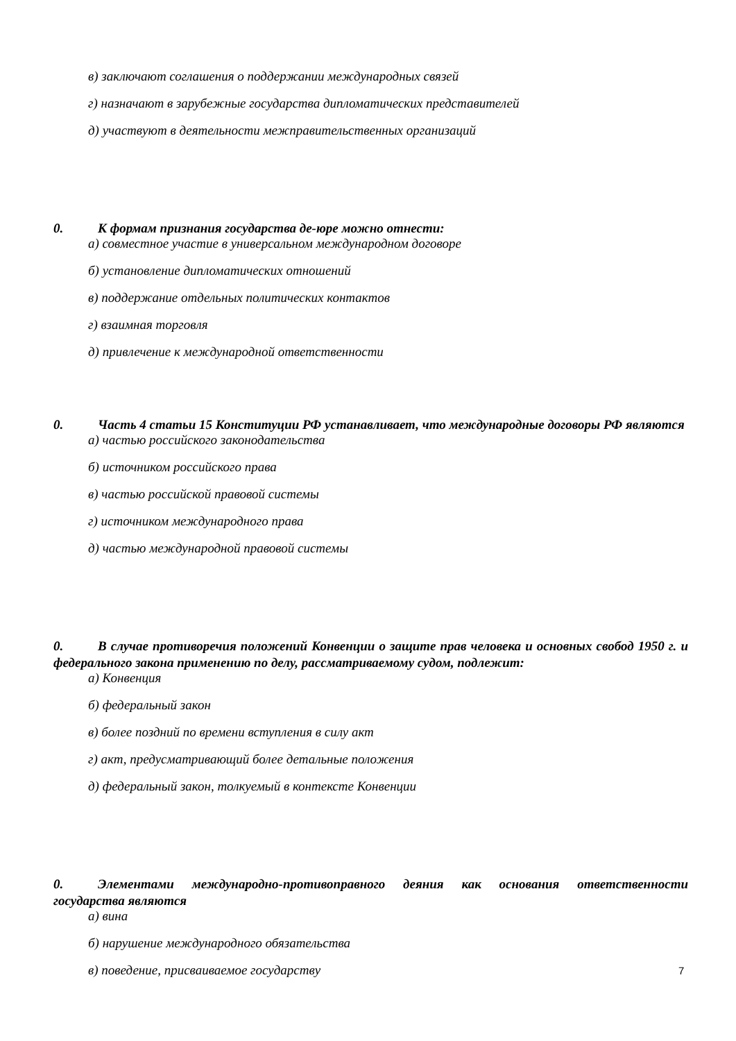в) заключают соглашения о поддержании международных связей
г) назначают в зарубежные государства дипломатических представителей
д) участвуют в деятельности межправительственных организаций
0. К формам признания государства де-юре можно отнести:
а) совместное участие в универсальном международном договоре
б) установление дипломатических отношений
в) поддержание отдельных политических контактов
г) взаимная торговля
д) привлечение к международной ответственности
0. Часть 4 статьи 15 Конституции РФ устанавливает, что международные договоры РФ являются
а) частью российского законодательства
б) источником российского права
в) частью российской правовой системы
г) источником международного права
д) частью международной правовой системы
0. В случае противоречия положений Конвенции о защите прав человека и основных свобод 1950 г. и федерального закона применению по делу, рассматриваемому судом, подлежит:
а) Конвенция
б) федеральный закон
в) более поздний по времени вступления в силу акт
г) акт, предусматривающий более детальные положения
д) федеральный закон, толкуемый в контексте Конвенции
0. Элементами международно-противоправного деяния как основания ответственности государства являются
а) вина
б) нарушение международного обязательства
в) поведение, присваиваемое государству
7